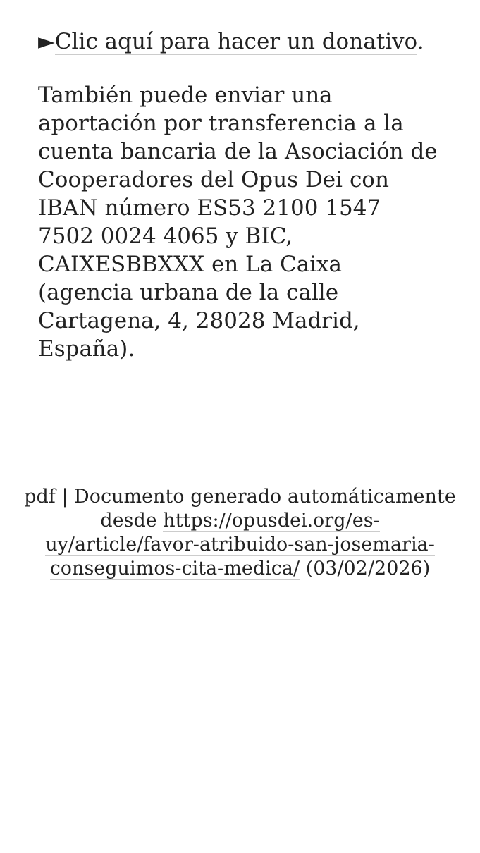►Clic aquí para hacer un donativo.
También puede enviar una aportación por transferencia a la cuenta bancaria de la Asociación de Cooperadores del Opus Dei con IBAN número ES53 2100 1547 7502 0024 4065 y BIC, CAIXESBBXXX en La Caixa (agencia urbana de la calle Cartagena, 4, 28028 Madrid, España).
pdf | Documento generado automáticamente desde https://opusdei.org/es-uy/article/favor-atribuido-san-josemaria-conseguimos-cita-medica/ (03/02/2026)